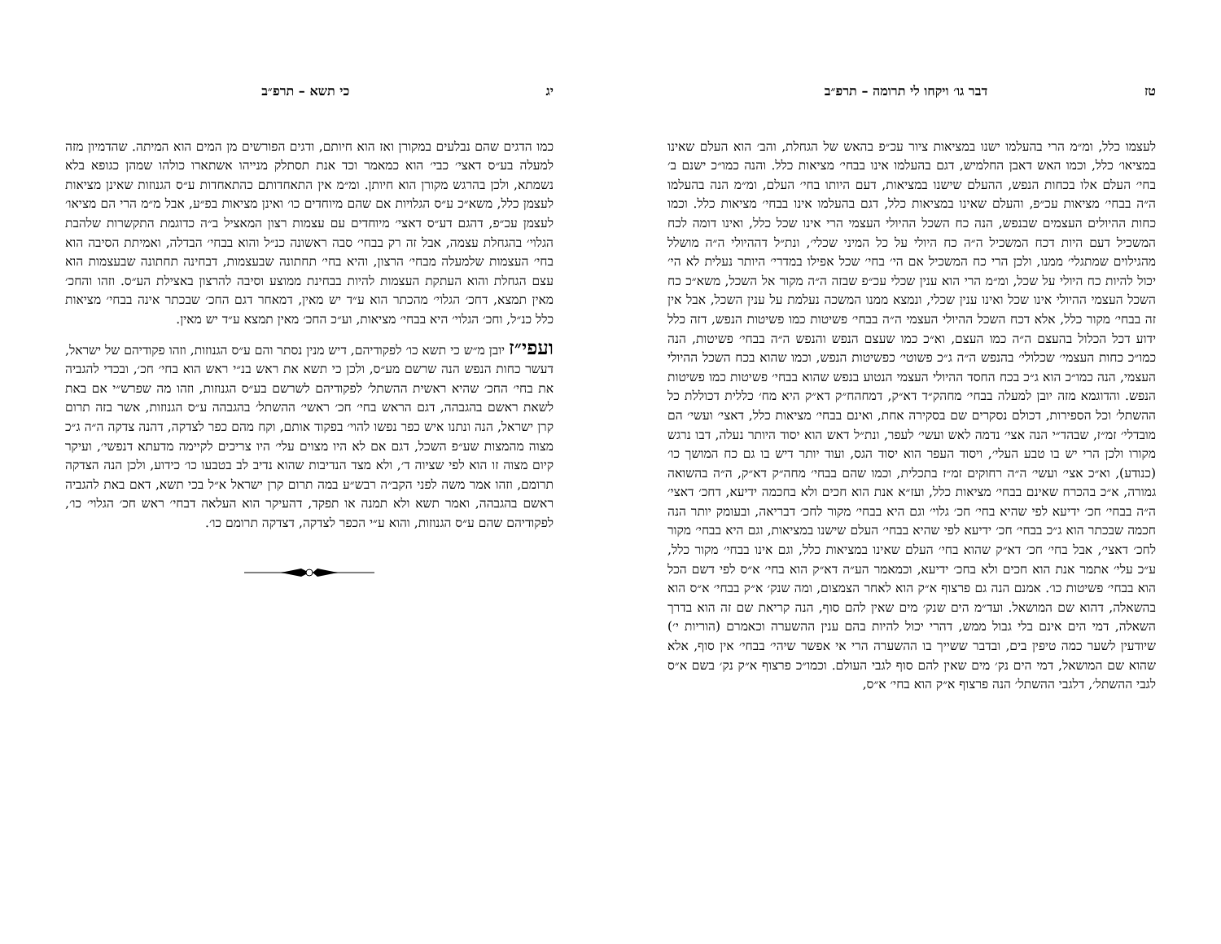טז דבר גו׳ ויקחו לי תרומה – תרפ״ב
לעצמו כלל, ומ״מ הרי בהעלמו ישנו במציאות ציור עכ״פ בהאש של הגחלת, והב׳ הוא העלם שאינו במציאו׳ כלל, וכמו האש דאבן החלמיש, דגם בהעלמו אינו בבחי׳ מציאות כלל. והנה כמו״כ ישנם ב׳ בחי׳ העלם אלו בכחות הנפש, ההעלם שישנו במציאות, דעם היותו בחי׳ העלם, ומ״מ הנה בהעלמו ה״ה בבחי׳ מציאות עכ״פ, והעלם שאינו במציאות כלל, דגם בהעלמו אינו בבחי׳ מציאות כלל. וכמו כחות ההיולים העצמים שבנפש, הנה כח השכל ההיולי העצמי הרי אינו שכל כלל, ואינו דומה לכח המשכיל דעם היות דכח המשכיל ה״ה כח היולי על כל המיני שכלי׳, ונת״ל דההיולי ה״ה מושלל מהגילוים שמתגלי׳ ממנו, ולכן הרי כח המשכיל אם הי׳ בחי׳ שכל אפילו במדרי׳ היותר נעלית לא הי׳ יכול להיות כח היולי על שכל, ומ״מ הרי הוא ענין שכלי עכ״פ שבזה ה״ה מקור אל השכל, משא״כ כח השכל העצמי ההיולי אינו שכל ואינו ענין שכלי, ונמצא ממנו המשכה נעלמת על ענין השכל, אבל אין זה בבחי׳ מקור כלל, אלא דכח השכל ההיולי העצמי ה״ה בבחי׳ פשיטות כמו פשיטות הנפש, דזה כלל ידוע דכל הכלול בהעצם ה״ה כמו העצם, וא״כ כמו שעצם הנפש והנפש ה״ה בבחי׳ פשיטות, הנה כמו״כ כחות העצמי׳ שכלולי׳ בהנפש ה״ה ג״כ פשוטי׳ כפשיטות הנפש, וכמו שהוא בכח השכל ההיולי העצמי, הנה כמו״כ הוא ג״כ בכח החסד ההיולי העצמי הנטוע בנפש שהוא בבחי׳ פשיטות כמו פשיטות הנפש. והדוגמא מזה יובן למעלה בבחי׳ מחהק״ד דא״ק, דמחהח״ק דא״ק היא מח׳ כללית דכוללת כל ההשתל׳ וכל הספירות, דכולם נסקרים שם בסקירה אחת, ואינם בבחי׳ מציאות כלל, דאצי׳ ועשי׳ הם מובדלי׳ זמ״ז, שבהד״י הנה אצי׳ נדמה לאש ועשי׳ לעפר, ונת״ל דאש הוא יסוד היותר נעלה, דבו נרגש מקורו ולכן הרי יש בו טבע העלי׳, ויסוד העפר הוא יסוד הגס, ועוד יותר דיש בו גם כח המושך כו׳ (כנודע), וא״כ אצי׳ ועשי׳ ה״ה רחוקים זמ״ז בתכלית, וכמו שהם בבחי׳ מחה״ק דא״ק, ה״ה בהשואה גמורה, א״כ בהכרח שאינם בבחי׳ מציאות כלל, ועז״א אנת הוא חכים ולא בחכמה ידיעא, דחכ׳ דאצי׳ ה״ה בבחי׳ חכ׳ ידיעא לפי שהיא בחי׳ חכ׳ גלוי׳ וגם היא בבחי׳ מקור לחכ׳ דבריאה, ובעומק יותר הנה חכמה שבכתר הוא ג״כ בבחי׳ חכ׳ ידיעא לפי שהיא בבחי׳ העלם שישנו במציאות, וגם היא בבחי׳ מקור לחכ׳ דאצי׳, אבל בחי׳ חכ׳ דא״ק שהוא בחי׳ העלם שאינו במציאות כלל, וגם אינו בבחי׳ מקור כלל, ע״כ עלי׳ אתמר אנת הוא חכים ולא בחכ׳ ידיעא, וכמאמר הע״ה דא״ק הוא בחי׳ א״ס לפי דשם הכל הוא בבחי׳ פשיטות כו׳. אמנם הנה גם פרצוף א״ק הוא לאחר הצמצום, ומה שנק׳ א״ק בבחי׳ א״ס הוא בהשאלה, דהוא שם המושאל. ועד״מ הים שנק׳ מים שאין להם סוף, הנה קריאת שם זה הוא בדרך השאלה, דמי הים אינם בלי גבול ממש, דהרי יכול להיות בהם ענין ההשערה וכאמרם (הוריות י׳) שיודעין לשער כמה טיפין בים, ובדבר ששייך בו ההשערה הרי אי אפשר שיהי׳ בבחי׳ אין סוף, אלא שהוא שם המושאל, דמי הים נק׳ מים שאין להם סוף לגבי העולם. וכמו״כ פרצוף א״ק נק׳ בשם א״ס לגבי ההשתל׳, דלגבי ההשתל׳ הנה פרצוף א״ק הוא בחי׳ א״ס,
יג כי תשא – תרפ״ב
כמו הדגים שהם נבלעים במקורן ואז הוא חיותם, ודגים הפורשים מן המים הוא המיתה. שהדמיון מזה למעלה בע״ס דאצי׳ כבי׳ הוא כמאמר וכד אנת תסתלק מנייהו אשתארו כולהו שמהן כגופא בלא נשמתא, ולכן בהרגש מקורן הוא חיותן. ומ״מ אין התאחדותם כהתאחדות ע״ס הגנוזות שאינן מציאות לעצמן כלל, משא״כ ע״ס הגלויות אם שהם מיוחדים כו׳ ואינן מציאות בפ״ע, אבל מ״מ הרי הם מציאו׳ לעצמן עכ״פ, דהגם דע״ס דאצי׳ מיוחדים עם עצמות רצון המאציל ב״ה כדוגמת התקשרות שלהבת הגלוי׳ בהגחלת עצמה, אבל זה רק בבחי׳ סבה ראשונה כנ״ל והוא בבחי׳ הבדלה, ואמיתת הסיבה הוא בחי׳ העצמות שלמעלה מבחי׳ הרצון, והיא בחי׳ תחתונה שבעצמות, דבחינה תחתונה שבעצמות הוא עצם הגחלת והוא העתקת העצמות להיות בבחינת ממוצע וסיבה להרצון באצילת הע״ס. וזהו והחכ׳ מאין תמצא, דחכ׳ הגלוי׳ מהכתר הוא ע״ד יש מאין, דמאחר דגם החכ׳ שבכתר אינה בבחי׳ מציאות כלל כנ״ל, וחכ׳ הגלוי׳ היא בבחי׳ מציאות, וע״כ החכ׳ מאין תמצא ע״ד יש מאין.
ועפי״ז יובן מ״ש כי תשא כו׳ לפקודיהם, דיש מנין נסתר והם ע״ס הגנוזות, וזהו פקודיהם של ישראל, דעשר כחות הנפש הנה שרשם מע״ס, ולכן כי תשא את ראש בנ״י ראש הוא בחי׳ חכ׳, ובכדי להגביה את בחי׳ החכ׳ שהיא ראשית ההשתל׳ לפקודיהם לשרשם בע״ס הגנוזות, וזהו מה שפרש״י אם באת לשאת ראשם בהגבהה, דגם הראש בחי׳ חכ׳ ראשי׳ ההשתל׳ בהגבהה ע״ס הגנוזות, אשר בזה תרום קרן ישראל, הנה ונתנו איש כפר נפשו להוי׳ בפקוד אותם, וקח מהם כפר לצדקה, דהנה צדקה ה״ה ג״כ מצוה מהמצות שע״פ השכל, דגם אם לא היו מצוים עלי׳ היו צריכים לקיימה מדעתא דנפשי׳, ועיקר קיום מצוה זו הוא לפי שציוה ד׳, ולא מצד הנדיבות שהוא נדיב לב בטבעו כו׳ כידוע, ולכן הנה הצדקה תרומם, וזהו אמר משה לפני הקב״ה רבש״ע במה תרום קרן ישראל א״ל בכי תשא, דאם באת להגביה ראשם בהגבהה, ואמר תשא ולא תמנה או תפקד, דהעיקר הוא העלאה דבחי׳ ראש חכ׳ הגלוי׳ כו׳, לפקודיהם שהם ע״ס הגנוזות, והוא ע״י הכפר לצדקה, דצדקה תרומם כו׳.